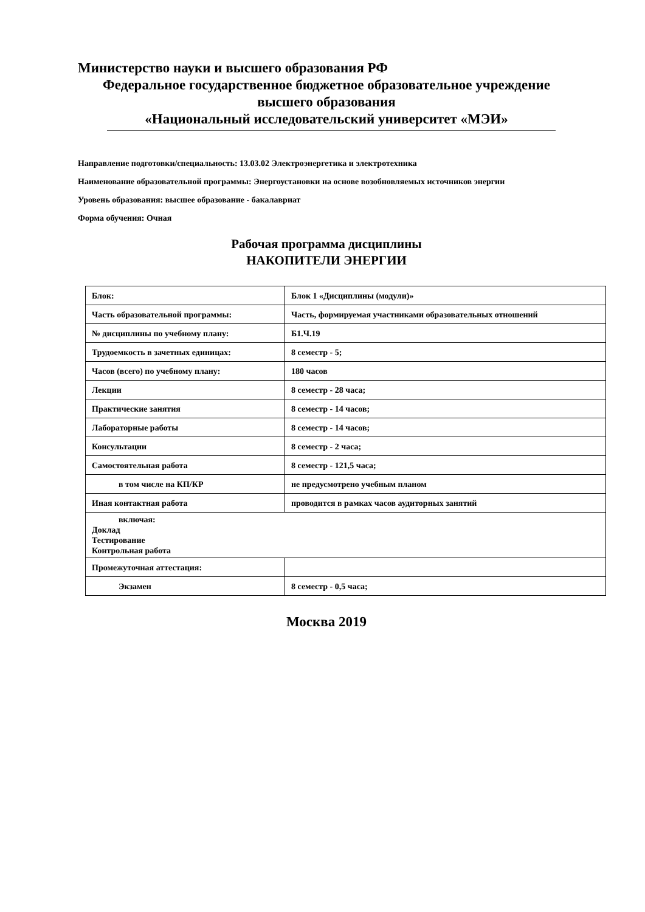Министерство науки и высшего образования РФ
Федеральное государственное бюджетное образовательное учреждение
высшего образования
«Национальный исследовательский университет «МЭИ»
Направление подготовки/специальность: 13.03.02 Электроэнергетика и электротехника
Наименование образовательной программы: Энергоустановки на основе возобновляемых источников энергии
Уровень образования: высшее образование - бакалавриат
Форма обучения: Очная
Рабочая программа дисциплины
НАКОПИТЕЛИ ЭНЕРГИИ
| Блок: | Блок 1 «Дисциплины (модули)» |
| Часть образовательной программы: | Часть, формируемая участниками образовательных отношений |
| № дисциплины по учебному плану: | Б1.Ч.19 |
| Трудоемкость в зачетных единицах: | 8 семестр - 5; |
| Часов (всего) по учебному плану: | 180 часов |
| Лекции | 8 семестр - 28 часа; |
| Практические занятия | 8 семестр - 14 часов; |
| Лабораторные работы | 8 семестр - 14 часов; |
| Консультации | 8 семестр - 2 часа; |
| Самостоятельная работа | 8 семестр - 121,5 часа; |
| в том числе на КП/КР | не предусмотрено учебным планом |
| Иная контактная работа | проводится в рамках часов аудиторных занятий |
| включая: Доклад Тестирование Контрольная работа | |
| Промежуточная аттестация: | |
| Экзамен | 8 семестр - 0,5 часа; |
Москва 2019